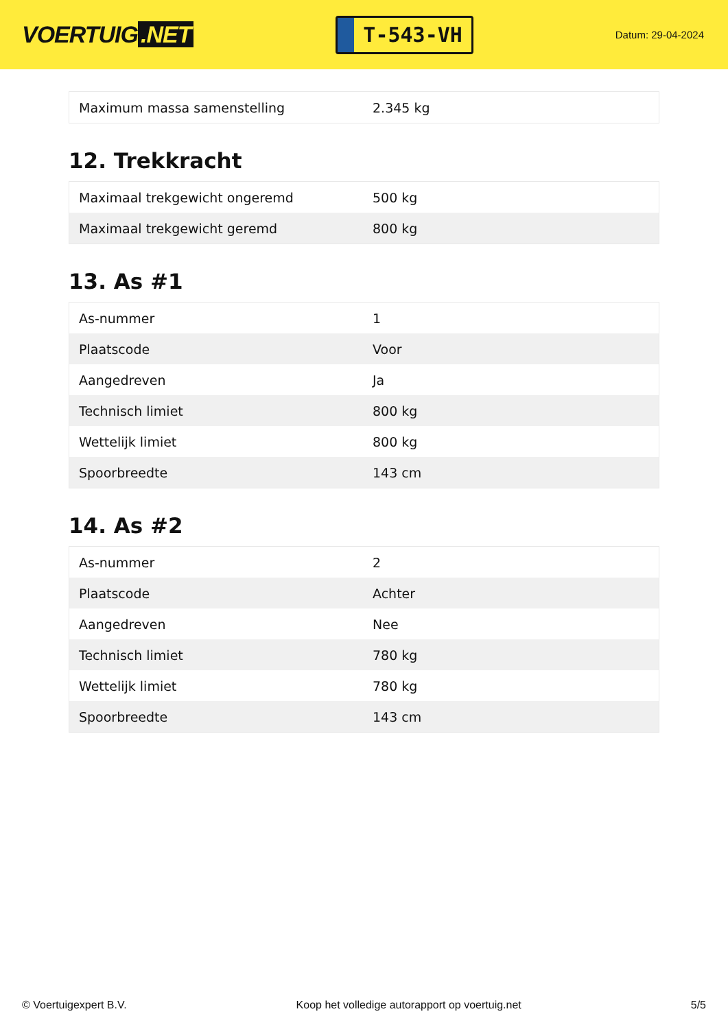VOERTUIG.NET
T-543-VH
Datum: 29-04-2024
| Maximum massa samenstelling | 2.345 kg |
12. Trekkracht
| Maximaal trekgewicht ongeremd | 500 kg |
| Maximaal trekgewicht geremd | 800 kg |
13. As #1
| As-nummer | 1 |
| Plaatscode | Voor |
| Aangedreven | Ja |
| Technisch limiet | 800 kg |
| Wettelijk limiet | 800 kg |
| Spoorbreedte | 143 cm |
14. As #2
| As-nummer | 2 |
| Plaatscode | Achter |
| Aangedreven | Nee |
| Technisch limiet | 780 kg |
| Wettelijk limiet | 780 kg |
| Spoorbreedte | 143 cm |
© Voertuigexpert B.V. Koop het volledige autorapport op voertuig.net 5/5